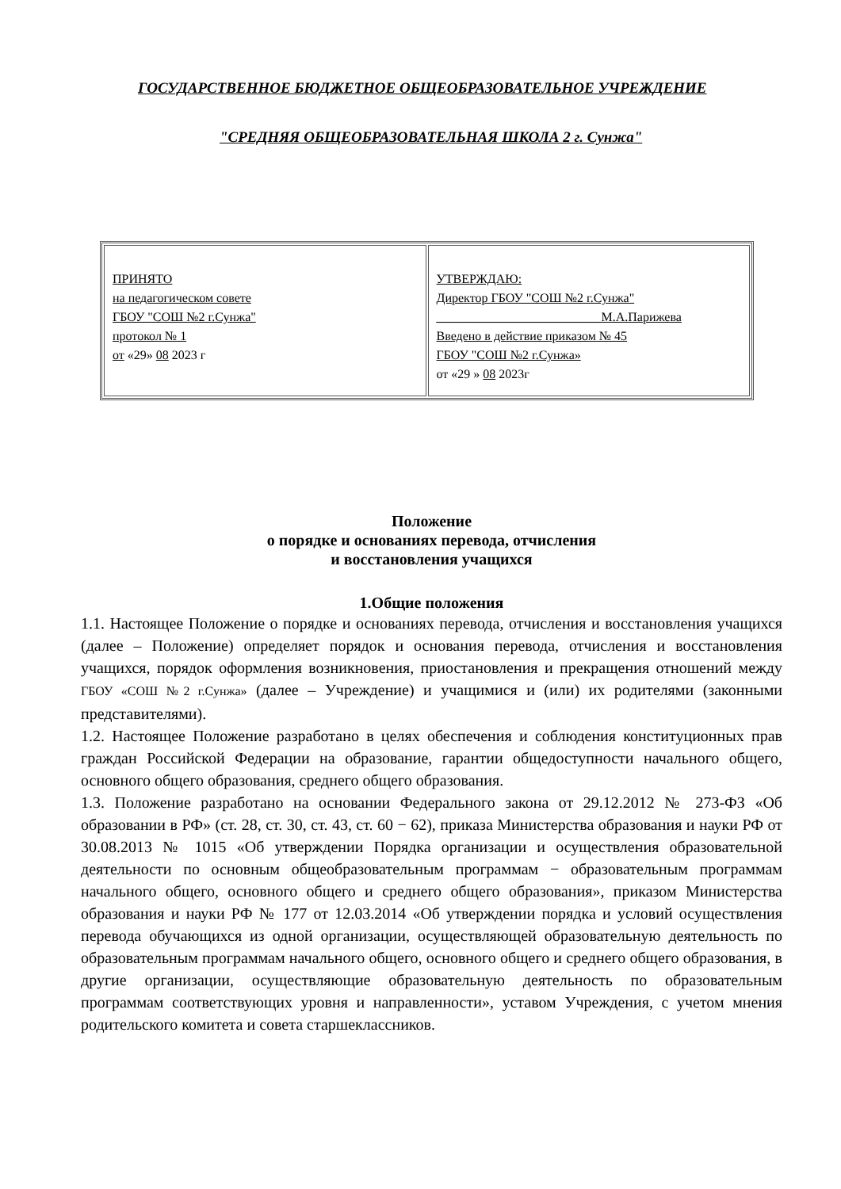ГОСУДАРСТВЕННОЕ БЮДЖЕТНОЕ ОБЩЕОБРАЗОВАТЕЛЬНОЕ УЧРЕЖДЕНИЕ
"СРЕДНЯЯ ОБЩЕОБРАЗОВАТЕЛЬНАЯ ШКОЛА 2 г. Сунжа"
| ПРИНЯТО на педагогическом совете ГБОУ "СОШ №2 г.Сунжа" протокол № 1 от «29» 08 2023 г | УТВЕРЖДАЮ: Директор ГБОУ "СОШ №2 г.Сунжа" __________________________М.А.Парижева Введено в действие приказом № 45 ГБОУ "СОШ №2 г.Сунжа» от «29 » 08 2023г |
Положение
о порядке и основаниях перевода, отчисления
и восстановления учащихся
1.Общие положения
1.1. Настоящее Положение о порядке и основаниях перевода, отчисления и восстановления учащихся (далее – Положение) определяет порядок и основания перевода, отчисления и восстановления учащихся, порядок оформления возникновения, приостановления и прекращения отношений между ГБОУ «СОШ №2 г.Сунжа» (далее – Учреждение) и учащимися и (или) их родителями (законными представителями).
1.2. Настоящее Положение разработано в целях обеспечения и соблюдения конституционных прав граждан Российской Федерации на образование, гарантии общедоступности начального общего, основного общего образования, среднего общего образования.
1.3. Положение разработано на основании Федерального закона от 29.12.2012 № 273-ФЗ «Об образовании в РФ» (ст. 28, ст. 30, ст. 43, ст. 60 − 62), приказа Министерства образования и науки РФ от 30.08.2013 № 1015 «Об утверждении Порядка организации и осуществления образовательной деятельности по основным общеобразовательным программам − образовательным программам начального общего, основного общего и среднего общего образования», приказом Министерства образования и науки РФ № 177 от 12.03.2014 «Об утверждении порядка и условий осуществления перевода обучающихся из одной организации, осуществляющей образовательную деятельность по образовательным программам начального общего, основного общего и среднего общего образования, в другие организации, осуществляющие образовательную деятельность по образовательным программам соответствующих уровня и направленности», уставом Учреждения, с учетом мнения родительского комитета и совета старшеклассников.